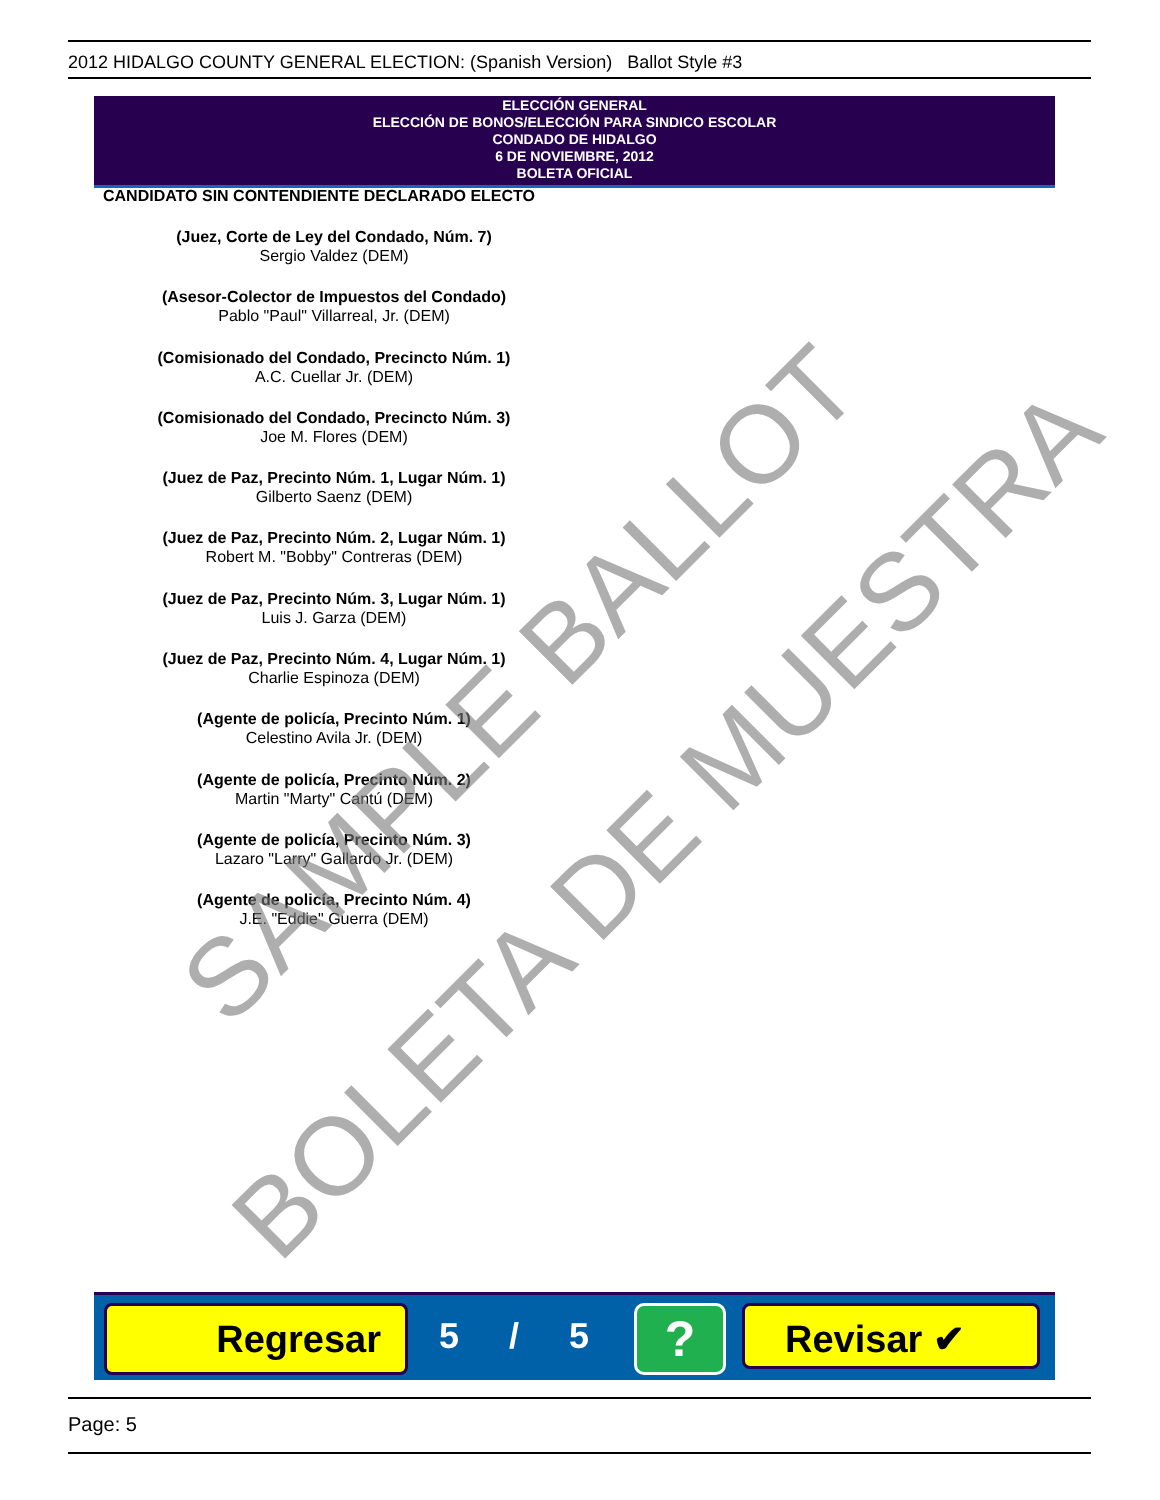2012 HIDALGO COUNTY GENERAL ELECTION: (Spanish Version) Ballot Style #3
ELECCIÓN GENERAL
ELECCIÓN DE BONOS/ELECCIÓN PARA SINDICO ESCOLAR
CONDADO DE HIDALGO
6 DE NOVIEMBRE, 2012
BOLETA OFICIAL
CANDIDATO SIN CONTENDIENTE DECLARADO ELECTO
(Juez, Corte de Ley del Condado, Núm. 7)
Sergio Valdez (DEM)
(Asesor-Colector de Impuestos del Condado)
Pablo "Paul" Villarreal, Jr. (DEM)
(Comisionado del Condado, Precincto Núm. 1)
A.C. Cuellar Jr. (DEM)
(Comisionado del Condado, Precincto Núm. 3)
Joe M. Flores (DEM)
(Juez de Paz, Precinto Núm. 1, Lugar Núm. 1)
Gilberto Saenz (DEM)
(Juez de Paz, Precinto Núm. 2, Lugar Núm. 1)
Robert M. "Bobby" Contreras (DEM)
(Juez de Paz, Precinto Núm. 3, Lugar Núm. 1)
Luis J. Garza (DEM)
(Juez de Paz, Precinto Núm. 4, Lugar Núm. 1)
Charlie Espinoza (DEM)
(Agente de policía, Precinto Núm. 1)
Celestino Avila Jr. (DEM)
(Agente de policía, Precinto Núm. 2)
Martin "Marty" Cantú (DEM)
(Agente de policía, Precinto Núm. 3)
Lazaro "Larry" Gallardo Jr. (DEM)
(Agente de policía, Precinto Núm. 4)
J.E. "Eddie" Guerra (DEM)
Regresar 5 / 5 ? Revisar ✔
Page: 5
SAMPLE BALLOT
BOLETA DE MUESTRA